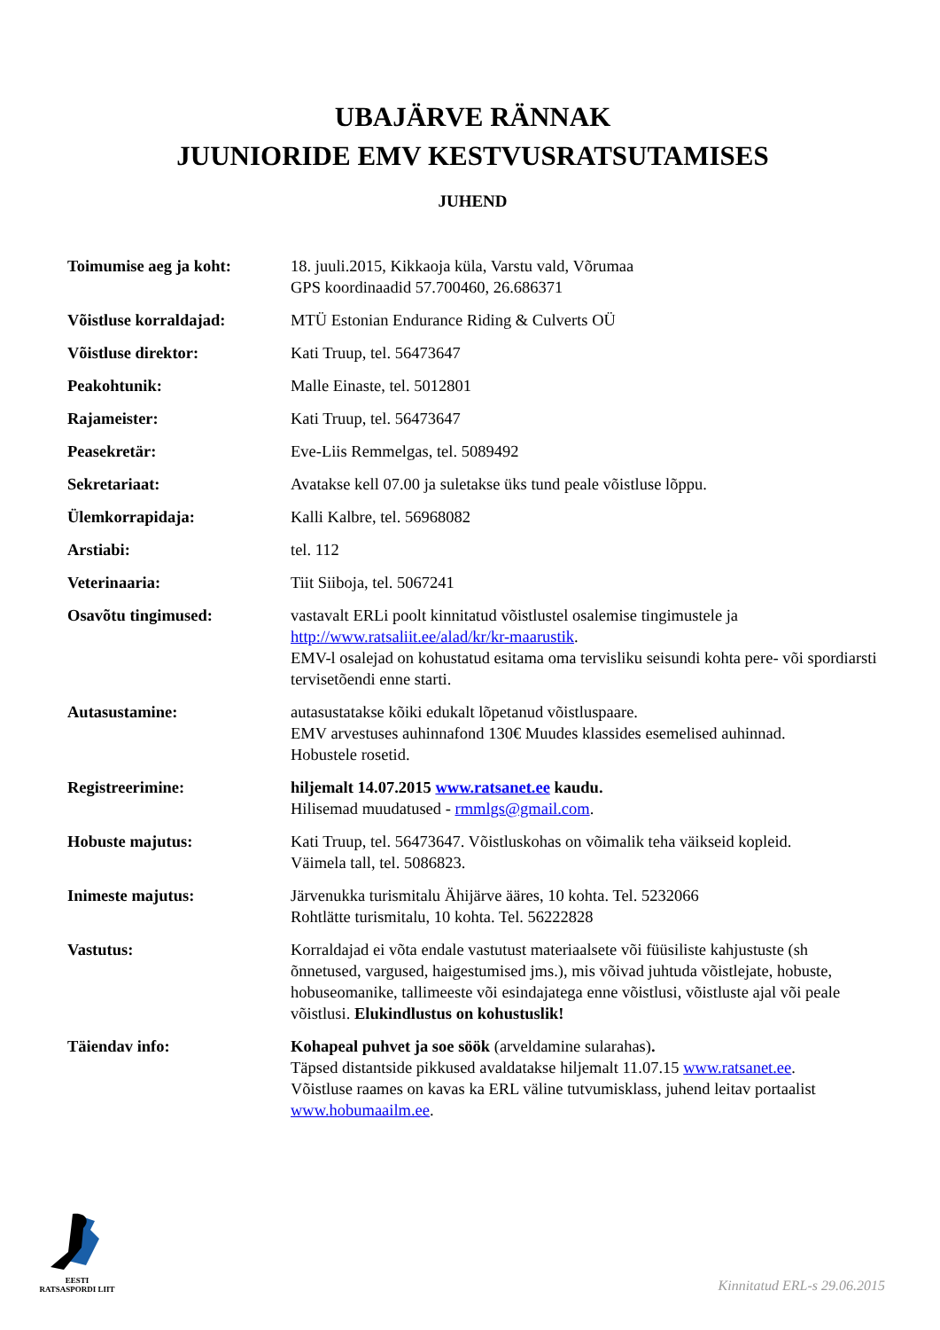UBAJÄRVE RÄNNAK
JUUNIORIDE EMV KESTVUSRATSUTAMISES
JUHEND
| Toimumise aeg ja koht: | 18. juuli.2015, Kikkaoja küla, Varstu vald, Võrumaa GPS koordinaadid 57.700460, 26.686371 |
| Võistluse korraldajad: | MTÜ Estonian Endurance Riding & Culverts OÜ |
| Võistluse direktor: | Kati Truup, tel. 56473647 |
| Peakohtunik: | Malle Einaste, tel. 5012801 |
| Rajameister: | Kati Truup, tel. 56473647 |
| Peasekretär: | Eve-Liis Remmelgas, tel. 5089492 |
| Sekretariaat: | Avatakse kell 07.00 ja suletakse üks tund peale võistluse lõppu. |
| Ülemkorrapidaja: | Kalli Kalbre, tel. 56968082 |
| Arstiabi: | tel. 112 |
| Veterinaaria: | Tiit Siiboja, tel. 5067241 |
| Osavõtu tingimused: | vastavalt ERLi poolt kinnitatud võistlustel osalemise tingimustele ja http://www.ratsaliit.ee/alad/kr/kr-maarustik . EMV-l osalejad on kohustatud esitama oma tervisliku seisundi kohta pere- või spordiarsti tervisetõendi enne starti. |
| Autasustamine: | autasustatakse kõiki edukalt lõpetanud võistluspaare. EMV arvestuses auhinnafond 130€ Muudes klassides esemelised auhinnad. Hobustele rosetid. |
| Registreerimine: | hiljemalt 14.07.2015 www.ratsanet.ee kaudu. Hilisemad muudatused - rmmlgs@gmail.com . |
| Hobuste majutus: | Kati Truup, tel. 56473647. Võistluskohas on võimalik teha väikseid kopleid. Väimela tall, tel. 5086823. |
| Inimeste majutus: | Järvenukka turismitalu Ähijärve ääres, 10 kohta. Tel. 5232066 Rohtlätte turismitalu, 10 kohta. Tel. 56222828 |
| Vastutus: | Korraldajad ei võta endale vastutust materiaalsete või füüsiliste kahjustuste (sh õnnetused, vargused, haigestumised jms.), mis võivad juhtuda võistlejate, hobuste, hobuseomanike, tallimeeste või esindajatega enne võistlusi, võistluste ajal või peale võistlusi. Elukindlustus on kohustuslik! |
| Täiendav info: | Kohapeal puhvet ja soe söök (arveldamine sularahas) . Täpsed distantside pikkused avaldatakse hiljemalt 11.07.15 www.ratsanet.ee . Võistluse raames on kavas ka ERL väline tutvumisklass, juhend leitav portaalist www.hobumaailm.ee . |
EESTI
RATSASPORDI LIIT
Kinnitatud ERL-s 29.06.2015